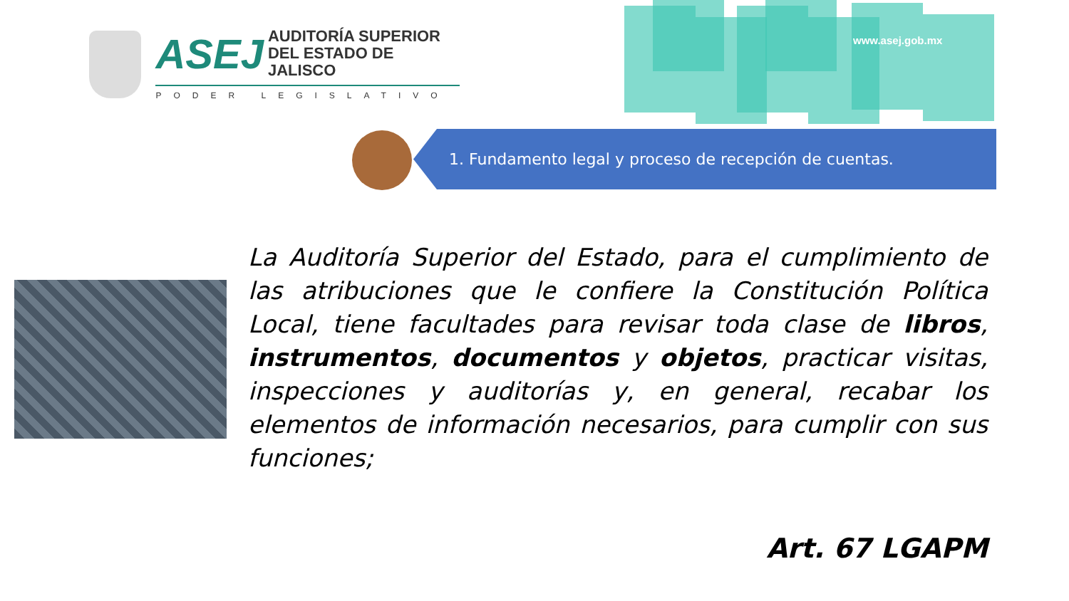www.asej.gob.mx
ASEJ
AUDITORÍA SUPERIOR
DEL ESTADO DE JALISCO
PODER LEGISLATIVO
1. Fundamento legal y proceso de recepción de cuentas.
La Auditoría Superior del Estado, para el cumplimiento de las atribuciones que le confiere la Constitución Política Local, tiene facultades para revisar toda clase de libros, instrumentos, documentos y objetos, practicar visitas, inspecciones y auditorías y, en general, recabar los elementos de información necesarios, para cumplir con sus funciones;
Art. 67 LGAPM